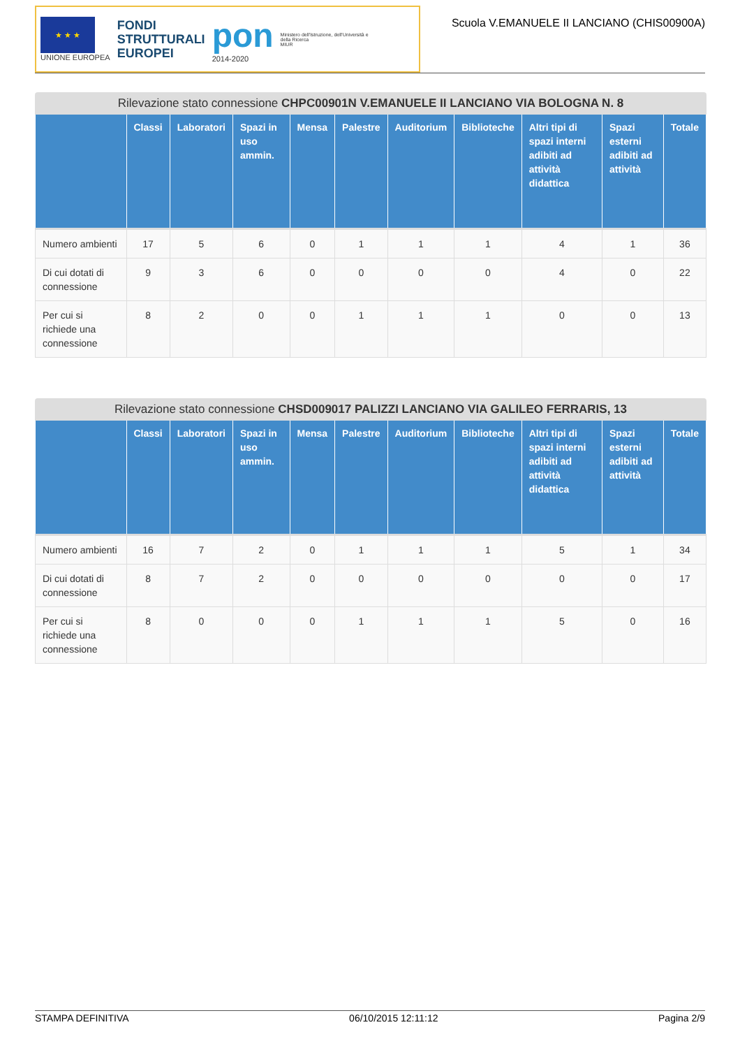★ ★ ★
UNIONE EUROPEA
FONDI
STRUTTURALI
EUROPEI
pon
2014-2020
Ministero dell'Istruzione, dell'Università e della Ricerca
MIUR
Scuola V.EMANUELE II LANCIANO (CHIS00900A)
Rilevazione stato connessione CHPC00901N V.EMANUELE II LANCIANO VIA BOLOGNA N. 8
| | Classi | Laboratori | Spazi in uso ammin. | Mensa | Palestre | Auditorium | Biblioteche | Altri tipi di spazi interni adibiti ad attività didattica | Spazi esterni adibiti ad attività | Totale |
| --- | --- | --- | --- | --- | --- | --- | --- | --- | --- | --- |
| Numero ambienti | 17 | 5 | 6 | 0 | 1 | 1 | 1 | 4 | 1 | 36 |
| Di cui dotati di connessione | 9 | 3 | 6 | 0 | 0 | 0 | 0 | 4 | 0 | 22 |
| Per cui si richiede una connessione | 8 | 2 | 0 | 0 | 1 | 1 | 1 | 0 | 0 | 13 |
Rilevazione stato connessione CHSD009017 PALIZZI LANCIANO VIA GALILEO FERRARIS, 13
| | Classi | Laboratori | Spazi in uso ammin. | Mensa | Palestre | Auditorium | Biblioteche | Altri tipi di spazi interni adibiti ad attività didattica | Spazi esterni adibiti ad attività | Totale |
| --- | --- | --- | --- | --- | --- | --- | --- | --- | --- | --- |
| Numero ambienti | 16 | 7 | 2 | 0 | 1 | 1 | 1 | 5 | 1 | 34 |
| Di cui dotati di connessione | 8 | 7 | 2 | 0 | 0 | 0 | 0 | 0 | 0 | 17 |
| Per cui si richiede una connessione | 8 | 0 | 0 | 0 | 1 | 1 | 1 | 5 | 0 | 16 |
STAMPA DEFINITIVA 06/10/2015 12:11:12 Pagina 2/9